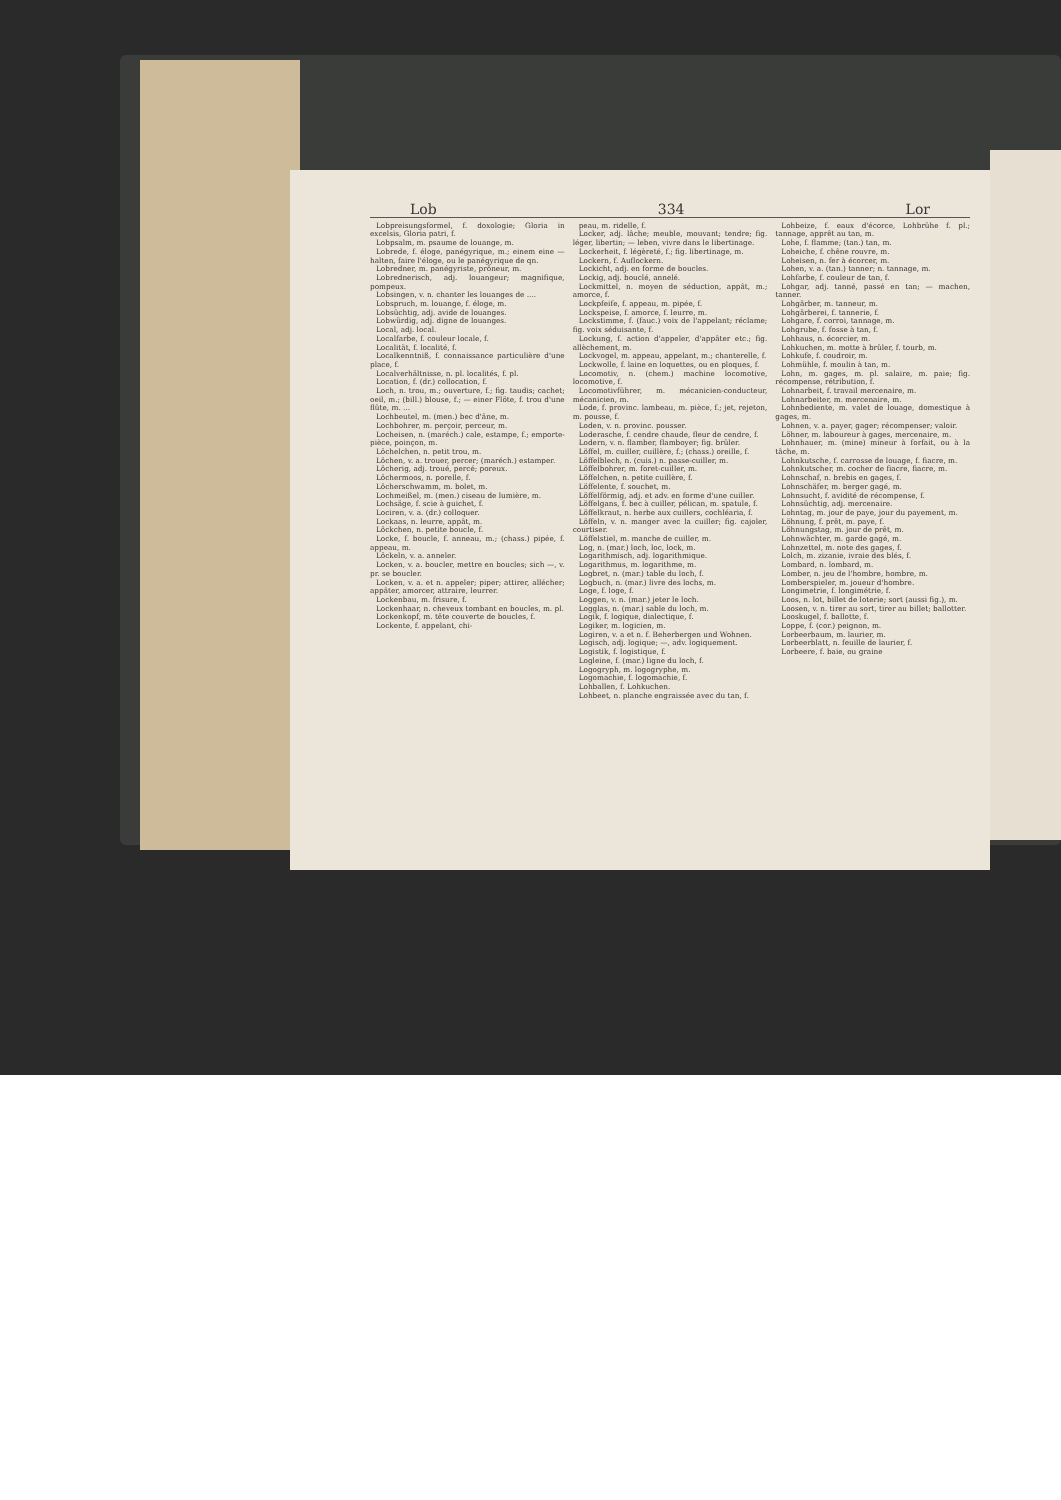Lob 334 Lor
Lobpreisungsformel, f. doxologie; Gloria in excelsis, Gloria patri, f.
Lobpsalm, m. psaume de louange, m.
Lobrede, f. éloge, panégyrique, m.; einem eine — halten, faire l'éloge, ou le panégyrique de qn.
Lobredner, m. panégyriste, prôneur, m.
Lobrednerisch, adj. louangeur; magnifique, pompeux.
Lobsingen, v. n. chanter les louanges de ....
Lobspruch, m. louange, f. éloge, m.
Lobsüchtig, adj. avide de louanges.
Lobwürdig, adj. digne de louanges.
Local, adj. local.
Localfarbe, f. couleur locale, f.
Localität, f. localité, f.
Localkenntniß, f. connaissance particulière d'une place, f.
Localverhältnisse, n. pl. localités, f. pl.
Location, f. (dr.) collocation, f.
Loch, n. trou, m.; ouverture, f.; fig. taudis; cachet; oeil, m.; (bill.) blouse, f.; — einer Flöte, f. trou d'une flûte, m. ...
Lochbeutel, m. (men.) bec d'âne, m.
Lochbohrer, m. perçoir, perceur, m.
Locheisen, n. (maréch.) cale, estampe, f.; emporte-pièce, poinçon, m.
Löchelchen, n. petit trou, m.
Löchen, v. a. trouer, percer; (maréch.) estamper.
Löcherig, adj. troué, percé; poreux.
Löchermoos, n. porelle, f.
Löcherschwamm, m. bolet, m.
Lochmeißel, m. (men.) ciseau de lumière, m.
Lochsäge, f. scie à guichet, f.
Lociren, v. a. (dr.) colloquer.
Lockaas, n. leurre, appât, m.
Löckchen, n. petite boucle, f.
Locke, f. boucle, f. anneau, m.; (chass.) pipée, f. appeau, m.
Löckeln, v. a. anneler.
Locken, v. a. boucler, mettre en boucles; sich —, v. pr. se boucler.
Locken, v. a. et n. appeler; piper; attirer, allécher; appâter, amorcer, attraire, leurrer.
Lockenbau, m. frisure, f.
Lockenhaar, n. cheveux tombant en boucles, m. pl.
Lockenkopf, m. tête couverte de boucles, f.
Lockente, f. appelant, chi-
peau, m. ridelle, f.
Locker, adj. lâche; meuble, mouvant; tendre; fig. léger, libertin; — leben, vivre dans le libertinage.
Lockerheit, f. légèreté, f.; fig. libertinage, m.
Lockern, f. Auflockern.
Lockicht, adj. en forme de boucles.
Lockig, adj. bouclé, annelé.
Lockmittel, n. moyen de séduction, appât, m.; amorce, f.
Lockpfeife, f. appeau, m. pipée, f.
Lockspeise, f. amorce, f. leurre, m.
Lockstimme, f. (fauc.) voix de l'appelant; réclame; fig. voix séduisante, f.
Lockung, f. action d'appeler, d'appâter etc.; fig. allèchement, m.
Lockvogel, m. appeau, appelant, m.; chanterelle, f.
Lockwolle, f. laine en loquettes, ou en ploques, f.
Locomotiv, n. (chem.) machine locomotive, locomotive, f.
Locomotivführer, m. mécanicien-conducteur, mécanicien, m.
Lode, f. provinc. lambeau, m. pièce, f.; jet, rejeton, m. pousse, f.
Loden, v. n. provinc. pousser.
Loderasche, f. cendre chaude, fleur de cendre, f.
Lodern, v. n. flamber, flamboyer; fig. brûler.
Löffel, m. cuiller, cuillère, f.; (chass.) oreille, f.
Löffelblech, n. (cuis.) n. passe-cuiller, m.
Löffelbohrer, m. foret-cuiller, m.
Löffelchen, n. petite cuillère, f.
Löffelente, f. souchet, m.
Löffelförmig, adj. et adv. en forme d'une cuiller.
Löffelgans, f. bec à cuiller, pélican, m. spatule, f.
Löffelkraut, n. herbe aux cuillers, cochléaria, f.
Löffeln, v. n. manger avec la cuiller; fig. cajoler, courtiser.
Löffelstiel, m. manche de cuiller, m.
Log, n. (mar.) loch, loc, lock, m.
Logarithmisch, adj. logarithmique.
Logarithmus, m. logarithme, m.
Logbret, n. (mar.) table du loch, f.
Logbuch, n. (mar.) livre des lochs, m.
Loge, f. loge, f.
Loggen, v. n. (mar.) jeter le loch.
Logglas, n. (mar.) sable du loch, m.
Logik, f. logique, dialectique, f.
Logiker, m. logicien, m.
Logiren, v. a et n. f. Beherbergen und Wohnen.
Logisch, adj. logique; —, adv. logiquement.
Logistik, f. logistique, f.
Logleine, f. (mar.) ligne du loch, f.
Logogryph, m. logogryphe, m.
Logomachie, f. logomachie, f.
Lohballen, f. Lohkuchen.
Lohbeet, n. planche engraissée avec du tan, f.
Lohbeize, f. eaux d'écorce, Lohbrühe f. pl.; tannage, apprêt au tan, m.
Lohe, f. flamme; (tan.) tan, m.
Loheiche, f. chêne rouvre, m.
Loheisen, n. fer à écorcer, m.
Lohen, v. a. (tan.) tanner; n. tannage, m.
Lohfarbe, f. couleur de tan, f.
Lohgar, adj. tanné, passé en tan; — machen, tanner.
Lohgärber, m. tanneur, m.
Lohgärberei, f. tannerie, f.
Lohgare, f. corroi, tannage, m.
Lohgrube, f. fosse à tan, f.
Lohhaus, n. écorcier, m.
Lohkuchen, m. motte à brûler, f. tourb, m.
Lohkufe, f. coudroir, m.
Lohmühle, f. moulin à tan, m.
Lohn, m. gages, m. pl. salaire, m. paie; fig. récompense, rétribution, f.
Lohnarbeit, f. travail mercenaire, m.
Lohnarbeiter, m. mercenaire, m.
Lohnbediente, m. valet de louage, domestique à gages, m.
Lohnen, v. a. payer, gager; récompenser; valoir.
Löhner, m. laboureur à gages, mercenaire, m.
Lohnhauer, m. (mine) mineur à forfait, ou à la tâche, m.
Lohnkutsche, f. carrosse de louage, f. fiacre, m.
Lohnkutscher, m. cocher de fiacre, fiacre, m.
Lohnschaf, n. brebis en gages, f.
Lohnschäfer, m. berger gagé, m.
Lohnsucht, f. avidité de récompense, f.
Lohnsüchtig, adj. mercenaire.
Lohntag, m. jour de paye, jour du payement, m.
Löhnung, f. prêt, m. paye, f.
Löhnungstag, m. jour de prêt, m.
Lohnwächter, m. garde gagé, m.
Lohnzettel, m. note des gages, f.
Lolch, m. zizanie, ivraie des blés, f.
Lombard, n. lombard, m.
Lomber, n. jeu de l'hombre, hombre, m.
Lomberspieler, m. joueur d'hombre.
Longimetrie, f. longimétrie, f.
Loos, n. lot, billet de loterie; sort (aussi fig.), m.
Loosen, v. n. tirer au sort, tirer au billet; ballotter.
Looskugel, f. ballotte, f.
Loppe, f. (cor.) peignon, m.
Lorbeerbaum, m. laurier, m.
Lorbeerblatt, n. feuille de laurier, f.
Lorbeere, f. baie, ou graine